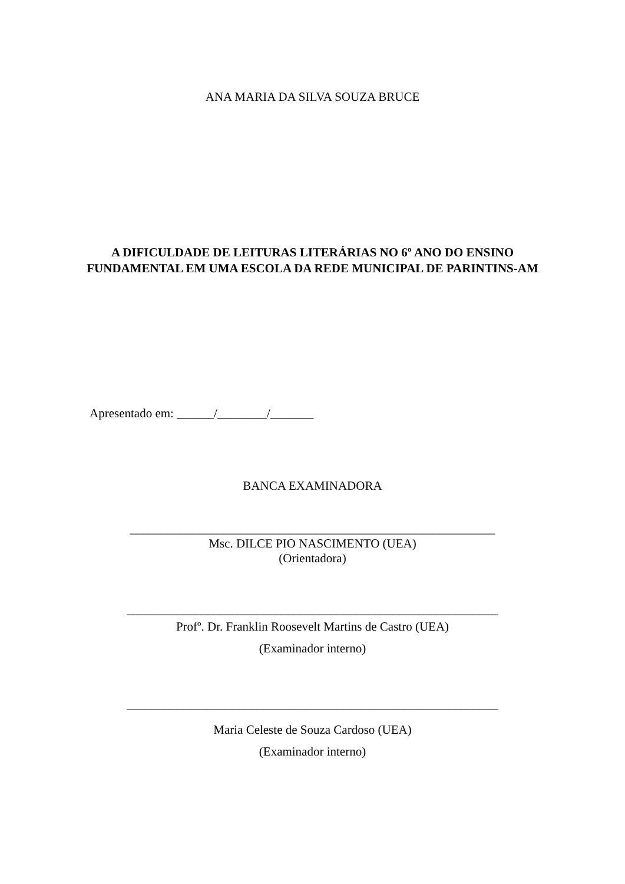ANA MARIA DA SILVA SOUZA BRUCE
A DIFICULDADE DE LEITURAS LITERÁRIAS NO 6º ANO DO ENSINO
FUNDAMENTAL EM UMA ESCOLA DA REDE MUNICIPAL DE PARINTINS-AM
Apresentado em: ______/________/_______
BANCA EXAMINADORA
___________________________________________________________
Msc. DILCE PIO NASCIMENTO (UEA)
(Orientadora)
____________________________________________________________
Profº. Dr. Franklin Roosevelt Martins de Castro (UEA)
(Examinador interno)
____________________________________________________________
Maria Celeste de Souza Cardoso (UEA)
(Examinador interno)